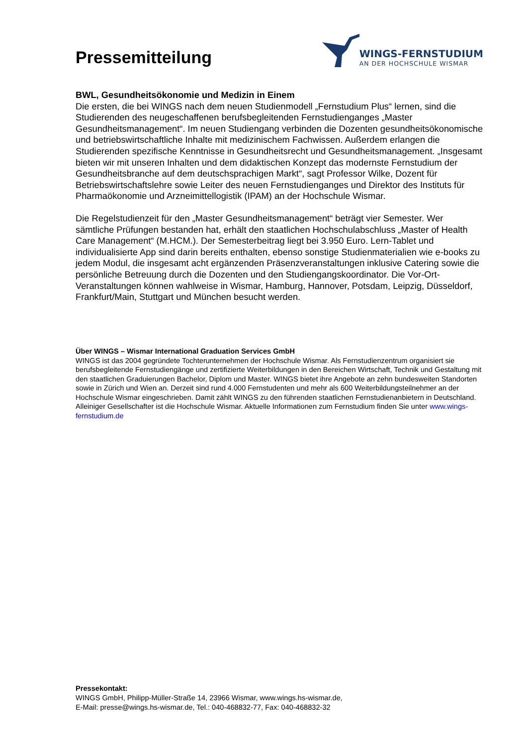Pressemitteilung
WINGS-FERNSTUDIUM
AN DER HOCHSCHULE WISMAR
BWL, Gesundheitsökonomie und Medizin in Einem
Die ersten, die bei WINGS nach dem neuen Studienmodell „Fernstudium Plus“ lernen, sind die Studierenden des neugeschaffenen berufsbegleitenden Fernstudienganges „Master Gesundheitsmanagement“. Im neuen Studiengang verbinden die Dozenten gesundheitsökonomische und betriebswirtschaftliche Inhalte mit medizinischem Fachwissen. Außerdem erlangen die Studierenden spezifische Kenntnisse in Gesundheitsrecht und Gesundheitsmanagement. „Insgesamt bieten wir mit unseren Inhalten und dem didaktischen Konzept das modernste Fernstudium der Gesundheitsbranche auf dem deutschsprachigen Markt“, sagt Professor Wilke, Dozent für Betriebswirtschaftslehre sowie Leiter des neuen Fernstudienganges und Direktor des Instituts für Pharmaökonomie und Arzneimittellogistik (IPAM) an der Hochschule Wismar.
Die Regelstudienzeit für den „Master Gesundheitsmanagement“ beträgt vier Semester. Wer sämtliche Prüfungen bestanden hat, erhält den staatlichen Hochschulabschluss „Master of Health Care Management“ (M.HCM.). Der Semesterbeitrag liegt bei 3.950 Euro. Lern-Tablet und individualisierte App sind darin bereits enthalten, ebenso sonstige Studienmaterialien wie e-books zu jedem Modul, die insgesamt acht ergänzenden Präsenzveranstaltungen inklusive Catering sowie die persönliche Betreuung durch die Dozenten und den Studiengangskoordinator. Die Vor-Ort-Veranstaltungen können wahlweise in Wismar, Hamburg, Hannover, Potsdam, Leipzig, Düsseldorf, Frankfurt/Main, Stuttgart und München besucht werden.
Über WINGS – Wismar International Graduation Services GmbH
WINGS ist das 2004 gegründete Tochterunternehmen der Hochschule Wismar. Als Fernstudienzentrum organisiert sie berufsbegleitende Fernstudiengänge und zertifizierte Weiterbildungen in den Bereichen Wirtschaft, Technik und Gestaltung mit den staatlichen Graduierungen Bachelor, Diplom und Master. WINGS bietet ihre Angebote an zehn bundesweiten Standorten sowie in Zürich und Wien an. Derzeit sind rund 4.000 Fernstudenten und mehr als 600 Weiterbildungsteilnehmer an der Hochschule Wismar eingeschrieben. Damit zählt WINGS zu den führenden staatlichen Fernstudienanbietern in Deutschland. Alleiniger Gesellschafter ist die Hochschule Wismar. Aktuelle Informationen zum Fernstudium finden Sie unter www.wings-fernstudium.de
Pressekontakt:
WINGS GmbH, Philipp-Müller-Straße 14, 23966 Wismar, www.wings.hs-wismar.de,
E-Mail: presse@wings.hs-wismar.de, Tel.: 040-468832-77, Fax: 040-468832-32